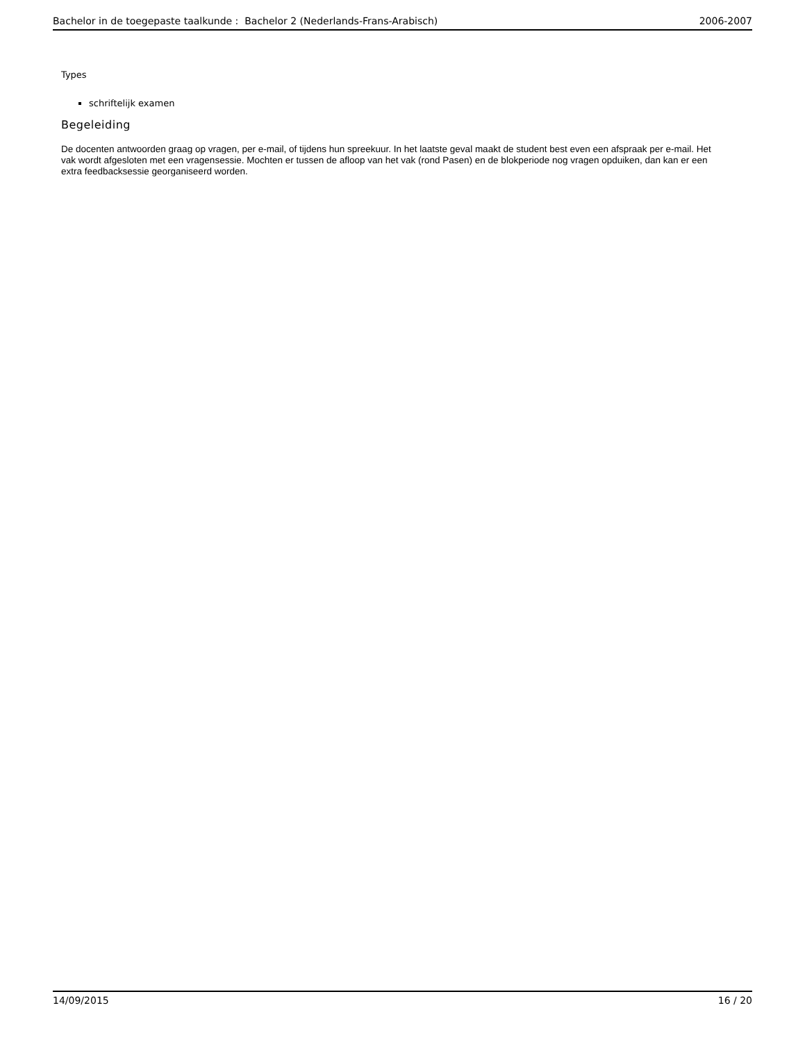Bachelor in de toegepaste taalkunde : Bachelor 2 (Nederlands-Frans-Arabisch) 2006-2007
Types
schriftelijk examen
Begeleiding
De docenten antwoorden graag op vragen, per e-mail, of tijdens hun spreekuur. In het laatste geval maakt de student best even een afspraak per e-mail. Het vak wordt afgesloten met een vragensessie. Mochten er tussen de afloop van het vak (rond Pasen) en de blokperiode nog vragen opduiken, dan kan er een extra feedbacksessie georganiseerd worden.
14/09/2015 16 / 20